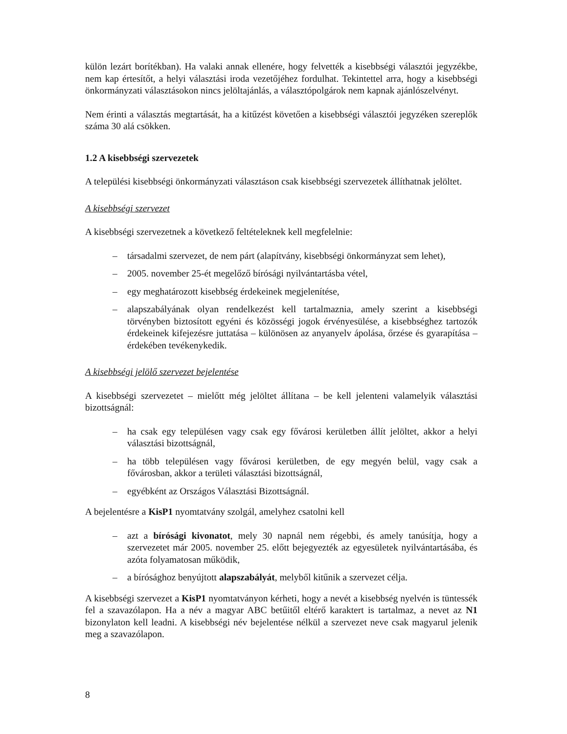külön lezárt borítékban). Ha valaki annak ellenére, hogy felvették a kisebbségi választói jegyzékbe, nem kap értesítőt, a helyi választási iroda vezetőjéhez fordulhat. Tekintettel arra, hogy a kisebbségi önkormányzati választásokon nincs jelöltajánlás, a választópolgárok nem kapnak ajánlószelvényt.
Nem érinti a választás megtartását, ha a kitűzést követően a kisebbségi választói jegyzéken szereplők száma 30 alá csökken.
1.2 A kisebbségi szervezetek
A települési kisebbségi önkormányzati választáson csak kisebbségi szervezetek állíthatnak jelöltet.
A kisebbségi szervezet
A kisebbségi szervezetnek a következő feltételeknek kell megfelelnie:
– társadalmi szervezet, de nem párt (alapítvány, kisebbségi önkormányzat sem lehet),
– 2005. november 25-ét megelőző bírósági nyilvántartásba vétel,
– egy meghatározott kisebbség érdekeinek megjelenítése,
– alapszabályának olyan rendelkezést kell tartalmaznia, amely szerint a kisebbségi törvényben biztosított egyéni és közösségi jogok érvényesülése, a kisebbséghez tartozók érdekeinek kifejezésre juttatása – különösen az anyanyelv ápolása, őrzése és gyarapítása – érdekében tevékenykedik.
A kisebbségi jelölő szervezet bejelentése
A kisebbségi szervezetet – mielőtt még jelöltet állítana – be kell jelenteni valamelyik választási bizottságnál:
– ha csak egy településen vagy csak egy fővárosi kerületben állít jelöltet, akkor a helyi választási bizottságnál,
– ha több településen vagy fővárosi kerületben, de egy megyén belül, vagy csak a fővárosban, akkor a területi választási bizottságnál,
– egyébként az Országos Választási Bizottságnál.
A bejelentésre a KisP1 nyomtatvány szolgál, amelyhez csatolni kell
– azt a bírósági kivonatot, mely 30 napnál nem régebbi, és amely tanúsítja, hogy a szervezetet már 2005. november 25. előtt bejegyezték az egyesületek nyilvántartásába, és azóta folyamatosan működik,
– a bírósághoz benyújtott alapszabályát, melyből kitűnik a szervezet célja.
A kisebbségi szervezet a KisP1 nyomtatványon kérheti, hogy a nevét a kisebbség nyelvén is tüntessék fel a szavazólapon. Ha a név a magyar ABC betűitől eltérő karaktert is tartalmaz, a nevet az N1 bizonylaton kell leadni. A kisebbségi név bejelentése nélkül a szervezet neve csak magyarul jelenik meg a szavazólapon.
8